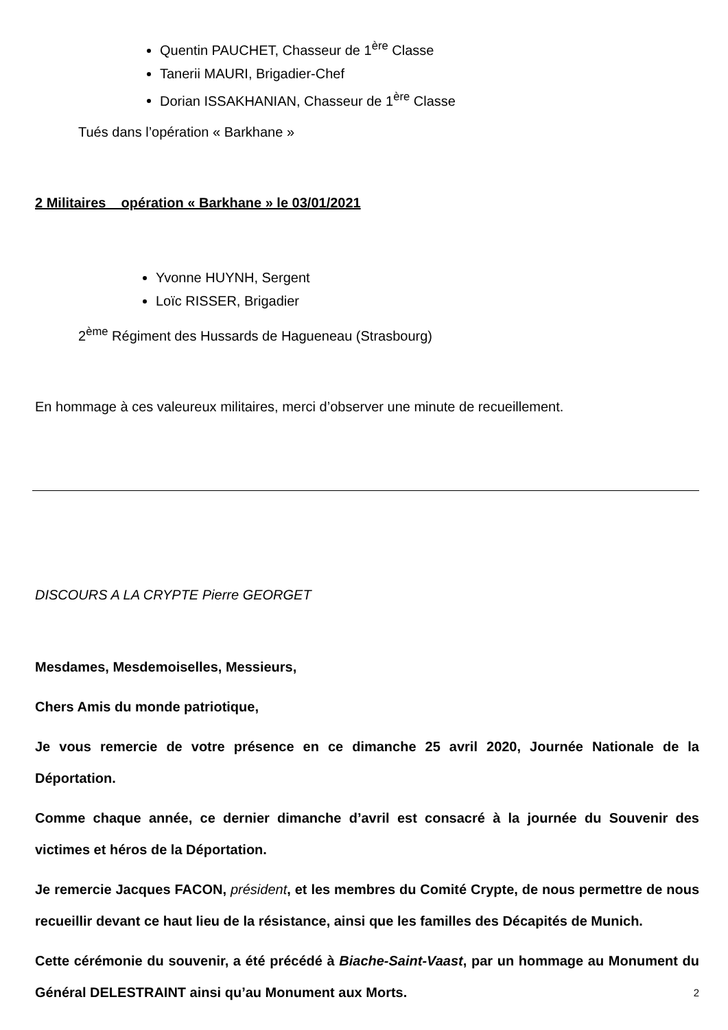Quentin PAUCHET, Chasseur de 1<sup>ère</sup> Classe
Tanerii MAURI, Brigadier-Chef
Dorian ISSAKHANIAN, Chasseur de 1<sup>ère</sup> Classe
Tués dans l’opération « Barkhane »
2 Militaires _ opération « Barkhane » le 03/01/2021
Yvonne HUYNH, Sergent
Loïc RISSER, Brigadier
2<sup>ème</sup> Régiment des Hussards de Hagueneau (Strasbourg)
En hommage à ces valeureux militaires, merci d’observer une minute de recueillement.
DISCOURS A LA CRYPTE Pierre GEORGET
Mesdames, Mesdemoiselles, Messieurs,
Chers Amis du monde patriotique,
Je vous remercie de votre présence en ce dimanche 25 avril 2020, Journée Nationale de la Déportation.
Comme chaque année, ce dernier dimanche d’avril est consacré à la journée du Souvenir des victimes et héros de la Déportation.
Je remercie Jacques FACON, président, et les membres du Comité Crypte, de nous permettre de nous recueillir devant ce haut lieu de la résistance, ainsi que les familles des Décapités de Munich.
Cette cérémonie du souvenir, a été précédé à Biache-Saint-Vaast, par un hommage au Monument du Général DELESTRAINT ainsi qu’au Monument aux Morts.
2